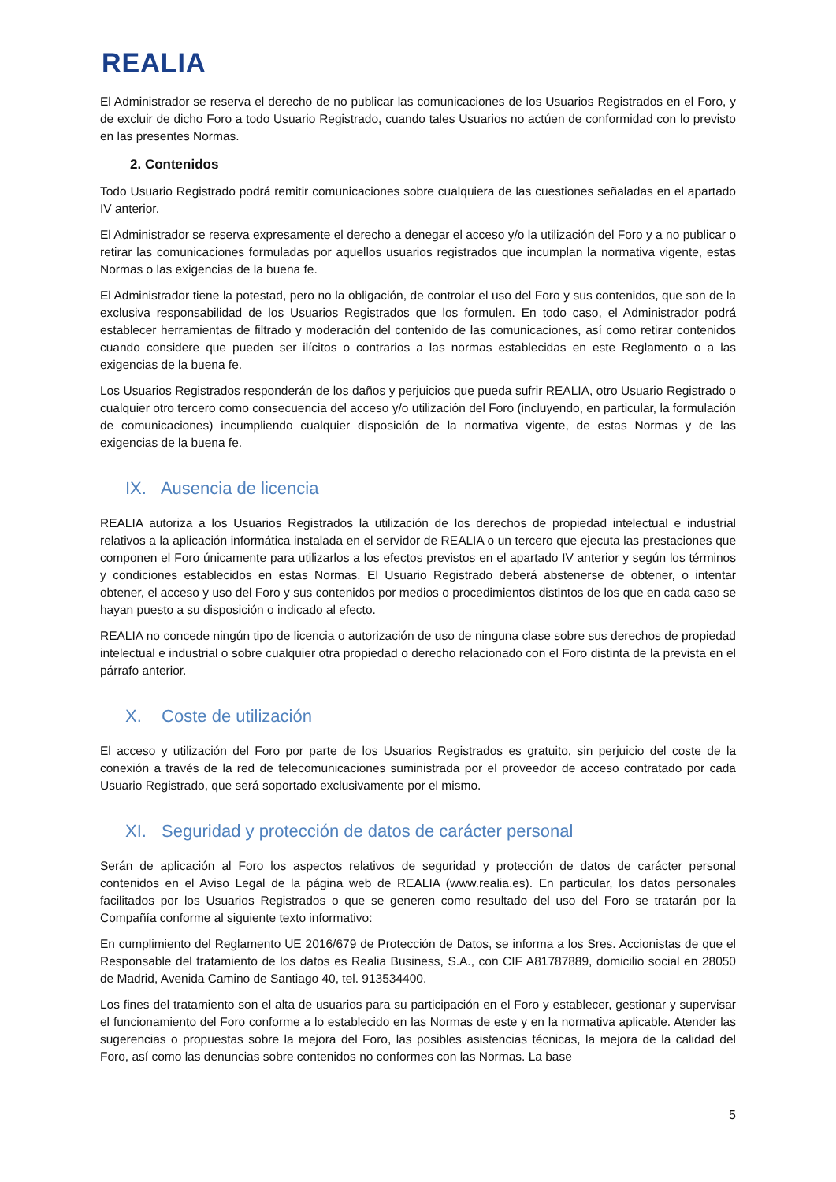REALIA
El Administrador se reserva el derecho de no publicar las comunicaciones de los Usuarios Registrados en el Foro, y de excluir de dicho Foro a todo Usuario Registrado, cuando tales Usuarios no actúen de conformidad con lo previsto en las presentes Normas.
2. Contenidos
Todo Usuario Registrado podrá remitir comunicaciones sobre cualquiera de las cuestiones señaladas en el apartado IV anterior.
El Administrador se reserva expresamente el derecho a denegar el acceso y/o la utilización del Foro y a no publicar o retirar las comunicaciones formuladas por aquellos usuarios registrados que incumplan la normativa vigente, estas Normas o las exigencias de la buena fe.
El Administrador tiene la potestad, pero no la obligación, de controlar el uso del Foro y sus contenidos, que son de la exclusiva responsabilidad de los Usuarios Registrados que los formulen. En todo caso, el Administrador podrá establecer herramientas de filtrado y moderación del contenido de las comunicaciones, así como retirar contenidos cuando considere que pueden ser ilícitos o contrarios a las normas establecidas en este Reglamento o a las exigencias de la buena fe.
Los Usuarios Registrados responderán de los daños y perjuicios que pueda sufrir REALIA, otro Usuario Registrado o cualquier otro tercero como consecuencia del acceso y/o utilización del Foro (incluyendo, en particular, la formulación de comunicaciones) incumpliendo cualquier disposición de la normativa vigente, de estas Normas y de las exigencias de la buena fe.
IX. Ausencia de licencia
REALIA autoriza a los Usuarios Registrados la utilización de los derechos de propiedad intelectual e industrial relativos a la aplicación informática instalada en el servidor de REALIA o un tercero que ejecuta las prestaciones que componen el Foro únicamente para utilizarlos a los efectos previstos en el apartado IV anterior y según los términos y condiciones establecidos en estas Normas. El Usuario Registrado deberá abstenerse de obtener, o intentar obtener, el acceso y uso del Foro y sus contenidos por medios o procedimientos distintos de los que en cada caso se hayan puesto a su disposición o indicado al efecto.
REALIA no concede ningún tipo de licencia o autorización de uso de ninguna clase sobre sus derechos de propiedad intelectual e industrial o sobre cualquier otra propiedad o derecho relacionado con el Foro distinta de la prevista en el párrafo anterior.
X. Coste de utilización
El acceso y utilización del Foro por parte de los Usuarios Registrados es gratuito, sin perjuicio del coste de la conexión a través de la red de telecomunicaciones suministrada por el proveedor de acceso contratado por cada Usuario Registrado, que será soportado exclusivamente por el mismo.
XI. Seguridad y protección de datos de carácter personal
Serán de aplicación al Foro los aspectos relativos de seguridad y protección de datos de carácter personal contenidos en el Aviso Legal de la página web de REALIA (www.realia.es). En particular, los datos personales facilitados por los Usuarios Registrados o que se generen como resultado del uso del Foro se tratarán por la Compañía conforme al siguiente texto informativo:
En cumplimiento del Reglamento UE 2016/679 de Protección de Datos, se informa a los Sres. Accionistas de que el Responsable del tratamiento de los datos es Realia Business, S.A., con CIF A81787889, domicilio social en 28050 de Madrid, Avenida Camino de Santiago 40, tel. 913534400.
Los fines del tratamiento son el alta de usuarios para su participación en el Foro y establecer, gestionar y supervisar el funcionamiento del Foro conforme a lo establecido en las Normas de este y en la normativa aplicable. Atender las sugerencias o propuestas sobre la mejora del Foro, las posibles asistencias técnicas, la mejora de la calidad del Foro, así como las denuncias sobre contenidos no conformes con las Normas. La base
5